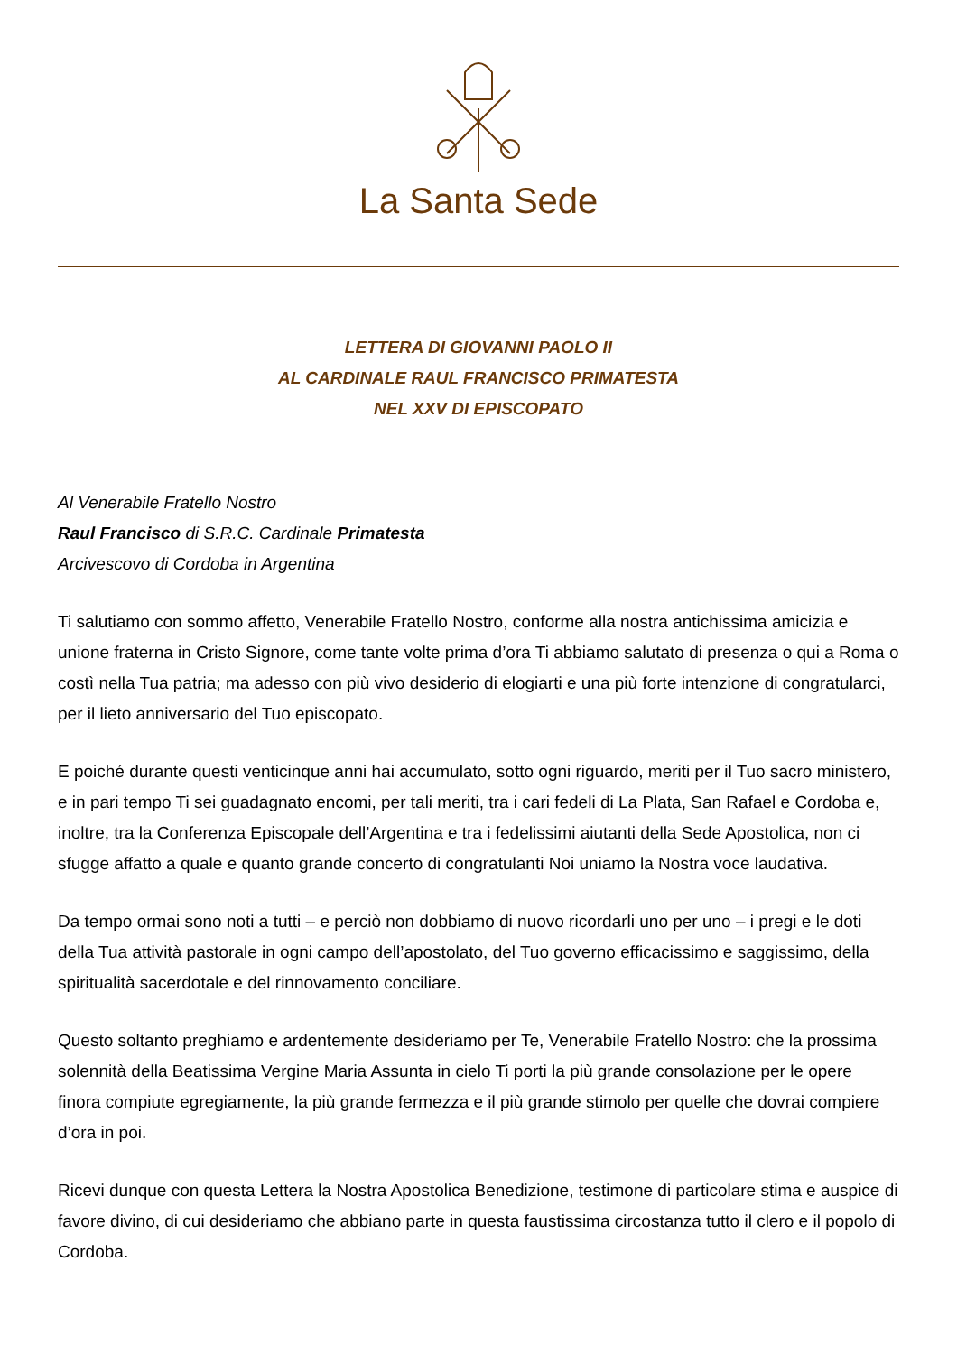La Santa Sede
LETTERA DI GIOVANNI PAOLO II
AL CARDINALE RAUL FRANCISCO PRIMATESTA
NEL XXV DI EPISCOPATO
Al Venerabile Fratello Nostro
Raul Francisco di S.R.C. Cardinale Primatesta
Arcivescovo di Cordoba in Argentina
Ti salutiamo con sommo affetto, Venerabile Fratello Nostro, conforme alla nostra antichissima amicizia e unione fraterna in Cristo Signore, come tante volte prima d’ora Ti abbiamo salutato di presenza o qui a Roma o costì nella Tua patria; ma adesso con più vivo desiderio di elogiarti e una più forte intenzione di congratularci, per il lieto anniversario del Tuo episcopato.
E poiché durante questi venticinque anni hai accumulato, sotto ogni riguardo, meriti per il Tuo sacro ministero, e in pari tempo Ti sei guadagnato encomi, per tali meriti, tra i cari fedeli di La Plata, San Rafael e Cordoba e, inoltre, tra la Conferenza Episcopale dell’Argentina e tra i fedelissimi aiutanti della Sede Apostolica, non ci sfugge affatto a quale e quanto grande concerto di congratulanti Noi uniamo la Nostra voce laudativa.
Da tempo ormai sono noti a tutti – e perciò non dobbiamo di nuovo ricordarli uno per uno – i pregi e le doti della Tua attività pastorale in ogni campo dell’apostolato, del Tuo governo efficacissimo e saggissimo, della spiritualità sacerdotale e del rinnovamento conciliare.
Questo soltanto preghiamo e ardentemente desideriamo per Te, Venerabile Fratello Nostro: che la prossima solennità della Beatissima Vergine Maria Assunta in cielo Ti porti la più grande consolazione per le opere finora compiute egregiamente, la più grande fermezza e il più grande stimolo per quelle che dovrai compiere d’ora in poi.
Ricevi dunque con questa Lettera la Nostra Apostolica Benedizione, testimone di particolare stima e auspice di favore divino, di cui desideriamo che abbiano parte in questa faustissima circostanza tutto il clero e il popolo di Cordoba.